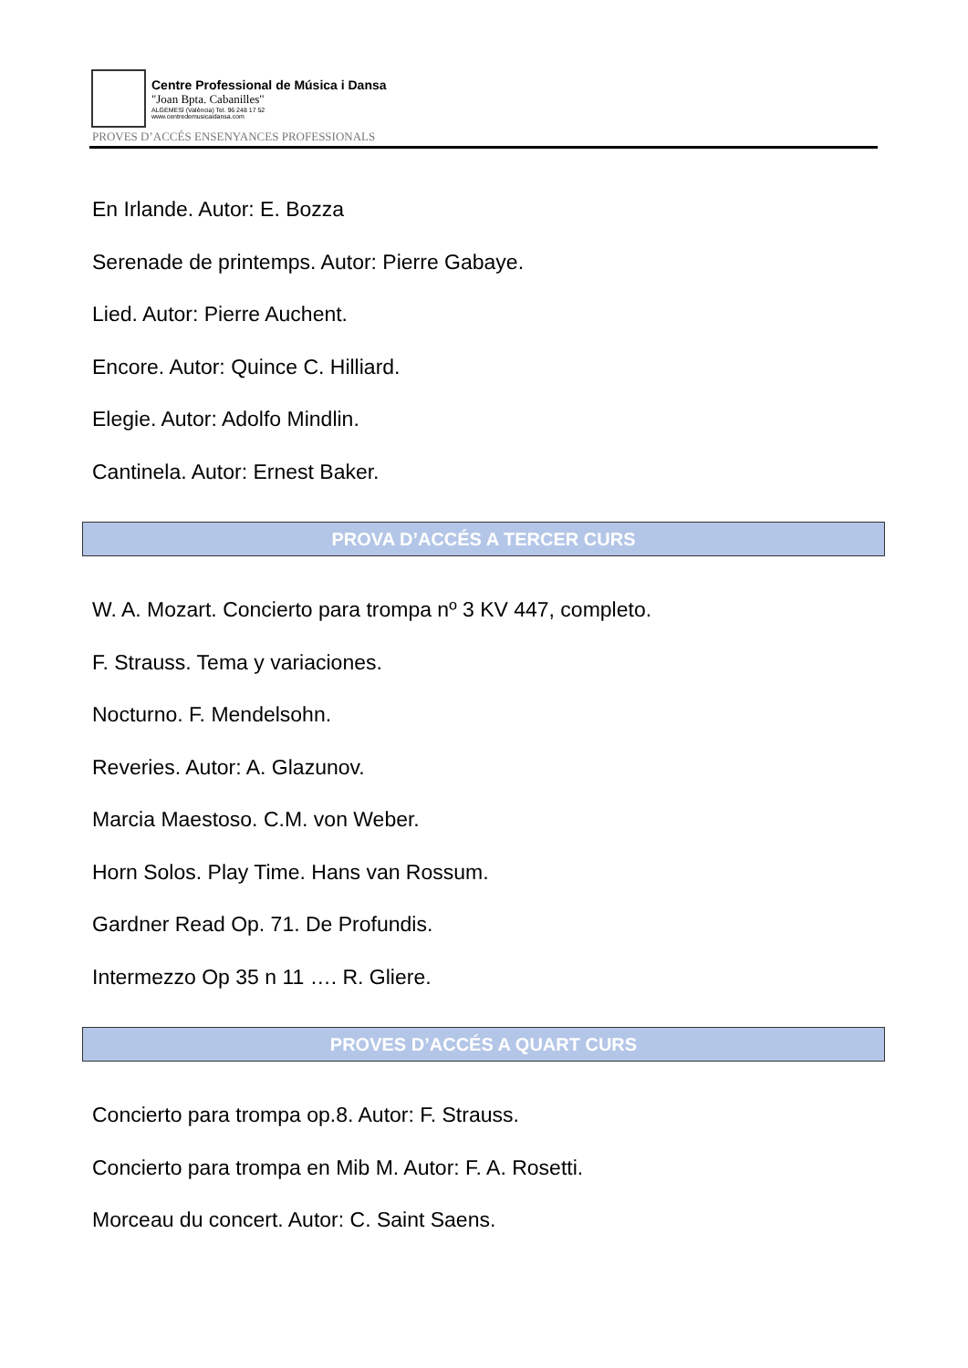Centre Professional de Música i Dansa
"Joan Bpta. Cabanilles"
ALGEMESÍ (València) Tel. 96 248 17 52
www.centredemusicaidansa.com
PROVES D’ACCÉS ENSENYANCES PROFESSIONALS
En Irlande. Autor: E. Bozza
Serenade de printemps. Autor: Pierre Gabaye.
Lied. Autor: Pierre Auchent.
Encore. Autor: Quince C. Hilliard.
Elegie. Autor: Adolfo Mindlin.
Cantinela. Autor: Ernest Baker.
PROVA D’ACCÉS A TERCER CURS
W. A. Mozart. Concierto para trompa nº 3 KV 447, completo.
F. Strauss. Tema y variaciones.
Nocturno. F. Mendelsohn.
Reveries. Autor: A. Glazunov.
Marcia Maestoso. C.M. von Weber.
Horn Solos. Play Time. Hans van Rossum.
Gardner Read Op. 71. De Profundis.
Intermezzo Op 35 n 11 …. R. Gliere.
PROVES D’ACCÉS A QUART CURS
Concierto para trompa op.8. Autor: F. Strauss.
Concierto para trompa en Mib M. Autor: F. A. Rosetti.
Morceau du concert. Autor: C. Saint Saens.